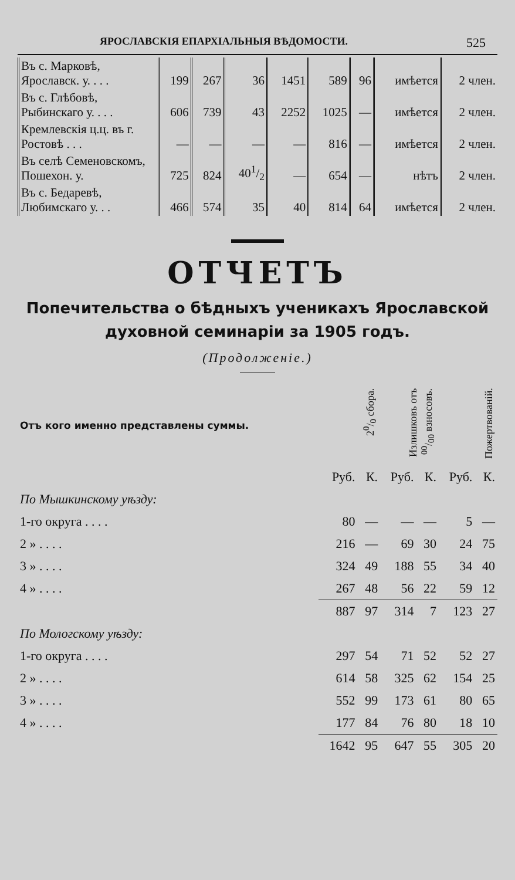ЯРОСЛАВСКІЯ ЕПАРХІАЛЬНЫЯ ВѢДОМОСТИ. 525
| Въ с. Марковѣ, Ярославск. у. . . . | 199 | 267 | 36 | 1451 | 589 | 96 | имѣется | 2 член. |
| Въ с. Глѣбовѣ, Рыбинскаго у. . . . | 606 | 739 | 43 | 2252 | 1025 | — | имѣется | 2 член. |
| Кремлевскія ц.ц. въ г. Ростовѣ . . . | — | — | — | — | 816 | — | имѣется | 2 член. |
| Въ селѣ Семеновскомъ, Пошехон. у. | 725 | 824 | 401/2 | — | 654 | — | нѣтъ | 2 член. |
| Въ с. Бедаревѣ, Любимскаго у. . . | 466 | 574 | 35 | 40 | 814 | 64 | имѣется | 2 член. |
ОТЧЕТЪ
Попечительства о бѣдныхъ ученикахъ Ярославской
духовной семинаріи за 1905 годъ.
(Продолженіе.)
| Отъ кого именно представлены суммы. | 20/0 сбора. | | Излишковъ отъ 00/00 взносовъ. | | Пожертвованій. | |
| | Руб. | К. | Руб. | К. | Руб. | К. |
| По Мышкинскому уѣзду: | | | | | | |
| 1-го округа . . . . | 80 | — | — | — | 5 | — |
| 2 » . . . . | 216 | — | 69 | 30 | 24 | 75 |
| 3 » . . . . | 324 | 49 | 188 | 55 | 34 | 40 |
| 4 » . . . . | 267 | 48 | 56 | 22 | 59 | 12 |
| | 887 | 97 | 314 | 7 | 123 | 27 |
| По Мологскому уѣзду: | | | | | | |
| 1-го округа . . . . | 297 | 54 | 71 | 52 | 52 | 27 |
| 2 » . . . . | 614 | 58 | 325 | 62 | 154 | 25 |
| 3 » . . . . | 552 | 99 | 173 | 61 | 80 | 65 |
| 4 » . . . . | 177 | 84 | 76 | 80 | 18 | 10 |
| | 1642 | 95 | 647 | 55 | 305 | 20 |